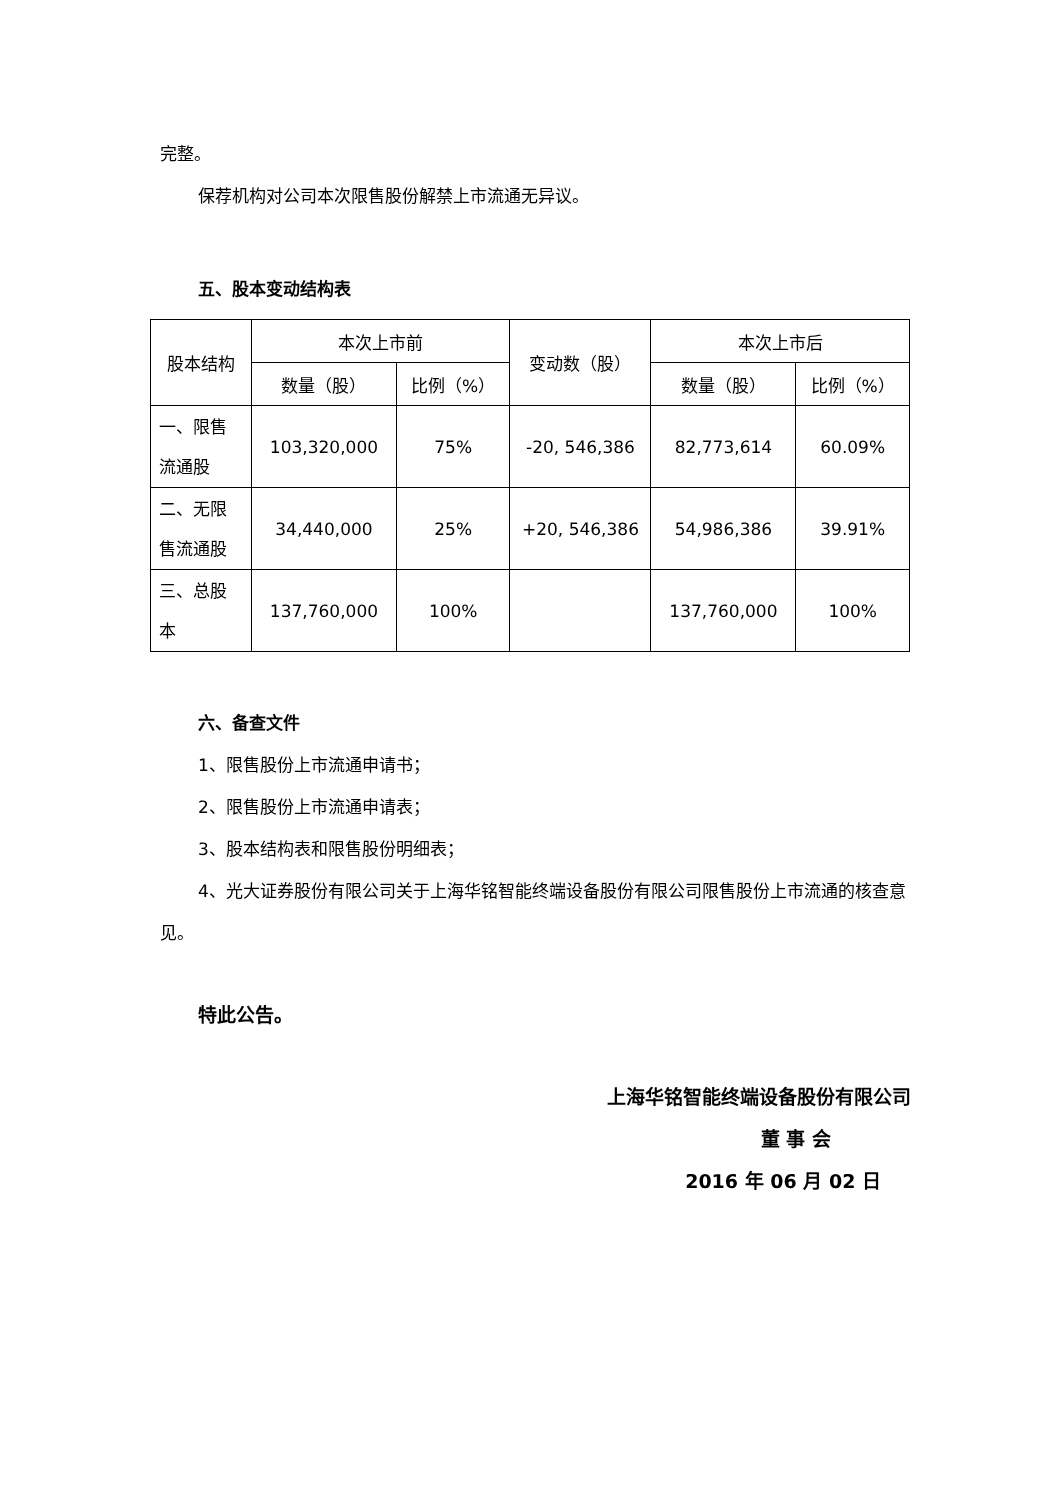完整。
保荐机构对公司本次限售股份解禁上市流通无异议。
五、股本变动结构表
| 股本结构 | 本次上市前 | | 变动数（股） | 本次上市后 | |
| | 数量（股） | 比例（%） | | 数量（股） | 比例（%） |
| 一、限售流通股 | 103,320,000 | 75% | -20, 546,386 | 82,773,614 | 60.09% |
| 二、无限售流通股 | 34,440,000 | 25% | +20, 546,386 | 54,986,386 | 39.91% |
| 三、总股本 | 137,760,000 | 100% | | 137,760,000 | 100% |
六、备查文件
1、限售股份上市流通申请书；
2、限售股份上市流通申请表；
3、股本结构表和限售股份明细表；
4、光大证券股份有限公司关于上海华铭智能终端设备股份有限公司限售股份上市流通的核查意见。
特此公告。
上海华铭智能终端设备股份有限公司
董 事 会
2016 年 06 月 02 日